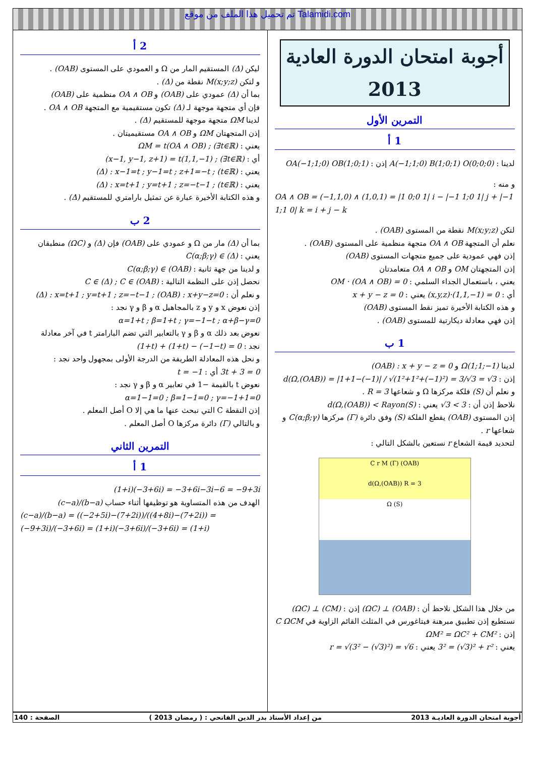تم تحميل هذا الملف من موقع Talamidi.com
أجوبة امتحان الدورة العادية 2013
التمرين الأول
1 أ
لدينا : A(−1;1;0) B(1;0;1) O(0;0;0) إذن : OA(−1;1;0) OB(1;0;1)
و منه : OA ∧ OB = (−1,1,0) ∧ (1,0,1) = |1 0;0 1| i − |−1 1;0 1| j + |−1 1;1 0| k = i + j − k
لتكن M(x;y;z) نقطة من المستوى (OAB) .
نعلم أن المتجهة OA ∧ OB متجهة منظمية على المستوى (OAB) .
إذن فهي عمودية على جميع متجهات المستوى (OAB)
إذن المتجهتان OM و OA ∧ OB متعامدتان
يعني ، باستعمال الجداء السلمي : OM · (OA ∧ OB) = 0
أي : (x,y,z)·(1,1,−1) = 0 يعني : x + y − z = 0
و هذه الكتابة الأخيرة تميز نقط المستوى (OAB)
إذن فهي معادلة ديكارتية للمستوى (OAB) .
1 ب
لدينا Ω(1;1;−1) و (OAB) : x + y − z = 0
إذن : d(Ω,(OAB)) = |1+1−(−1)| / √(1²+1²+(−1)²) = 3/√3 = √3
و نعلم أن (S) فلكة مركزها Ω و شعاعها R = 3 .
نلاحظ إذن أن : √3 < 3 يعني : d(Ω,(OAB)) < Rayon(S)
إذن المستوى (OAB) يقطع الفلكة (S) وفق دائرة (Γ) مركزها C(α;β;γ) و شعاعها r .
لتحديد قيمة الشعاع r نستعين بالشكل التالي :
(OAB) (Γ) C r M
d(Ω,(OAB)) R = 3
(S) Ω
من خلال هذا الشكل نلاحظ أن : (ΩC) ⊥ (OAB) إذن : (ΩC) ⊥ (CM)
نستطيع إذن تطبيق مبرهنة فيتاغورس في المثلث القائم الزاوية في C ΩCM
إذن : ΩM² = ΩC² + CM²
يعني : 3² = (√3)² + r² يعني : r = √(3² − (√3)²) = √6
2 أ
ليكن (Δ) المستقيم المار من Ω و العمودي على المستوى (OAB) .
و لتكن M(x;y;z) نقطة من (Δ) .
بما أن (Δ) عمودي على (OAB) و OA ∧ OB منظمية على (OAB)
فإن أي متجهة موجهة لـ (Δ) تكون مستقيمية مع المتجهة OA ∧ OB .
لدينا ΩM متجهة موجهة للمستقيم (Δ) .
إذن المتجهتان ΩM و OA ∧ OB مستقيميتان .
يعني : ΩM = t(OA ∧ OB) ; (∃t∈ℝ)
أي : (x−1, y−1, z+1) = t(1,1,−1) ; (∃t∈ℝ)
يعني : (Δ) : x−1=t ; y−1=t ; z+1=−t ; (t∈ℝ)
يعني : (Δ) : x=t+1 ; y=t+1 ; z=−t−1 ; (t∈ℝ)
و هذه الكتابة الأخيرة عبارة عن تمثيل بارامتري للمستقيم (Δ) .
2 ب
بما أن (Δ) مار من Ω و عمودي على (OAB) فإن (Δ) و (ΩC) منطبقان
يعني : C(α;β;γ) ∈ (Δ)
و لدينا من جهة ثانية : C(α;β;γ) ∈ (OAB)
نحصل إذن على النظمة التالية : C ∈ (Δ) ; C ∈ (OAB)
و نعلم أن : (Δ) : x=t+1 ; y=t+1 ; z=−t−1 ; (OAB) : x+y−z=0
إذن نعوض x و y و z بالمجاهيل α و β و γ نجد : α=1+t ; β=1+t ; γ=−1−t ; α+β−γ=0
نعوض بعد ذلك α و β و γ بالتعابير التي تضم البارامتر t في آخر معادلة
نجد : (1+t) + (1+t) − (−1−t) = 0
و نحل هذه المعادلة الطريفة من الدرجة الأولى بمجهول واحد نجد :
3t + 3 = 0 أي : t = −1
نعوض t بالقيمة −1 في تعابير α و β و γ نجد : α=1−1=0 ; β=1−1=0 ; γ=−1+1=0
إذن النقطة C التي نبحث عنها ما هي إلا O أصل المعلم .
و بالتالي (Γ) دائرة مركزها O أصل المعلم .
التمرين الثاني
1 أ
(1+i)(−3+6i) = −3+6i−3i−6 = −9+3i
الهدف من هذه المتساوية هو توظيفها أثناء حساب (c−a)/(b−a)
(c−a)/(b−a) = ((−2+5i)−(7+2i))/((4+8i)−(7+2i)) = (−9+3i)/(−3+6i) = (1+i)(−3+6i)/(−3+6i) = (1+i)
أجوبة امتحان الدورة العاديـة 2013 من إعداد الأستاذ بدر الدين الفاتحي : ( رمضان 2013 ) الصفحة : 140